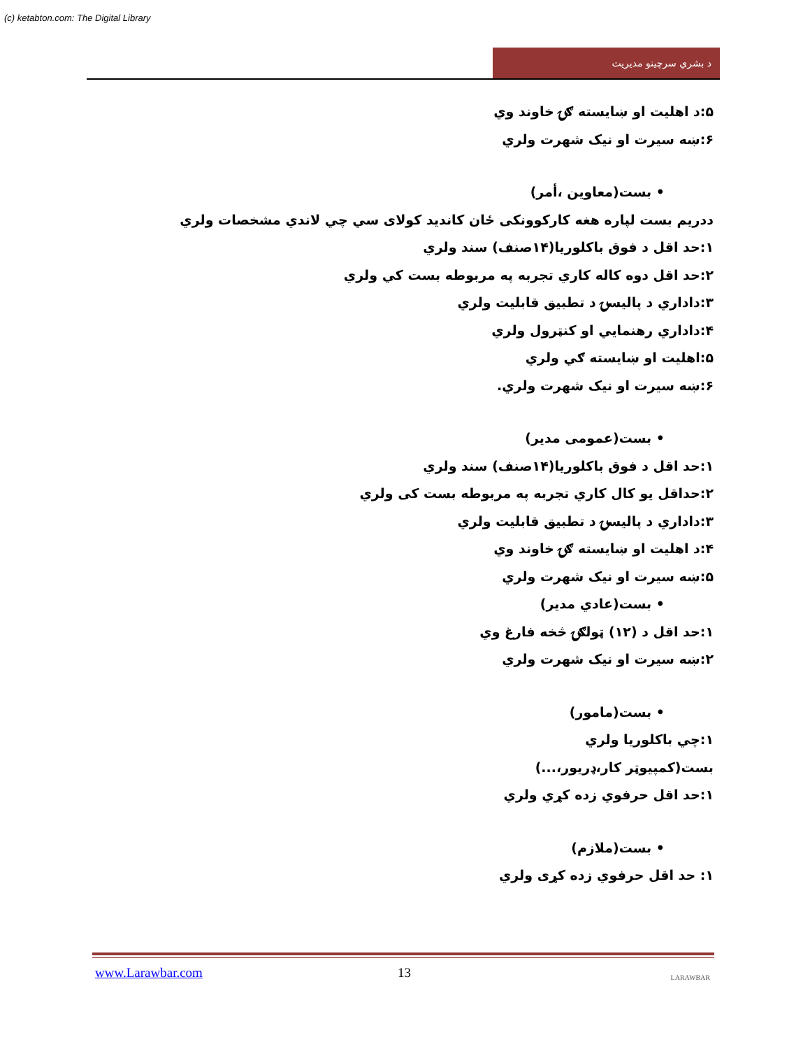(c) ketabton.com: The Digital Library
د بشري سرچينو مديريت
۵:د اهليت او ښايسته ګۍ خاوند وي
۶:ښه سيرت او نيک شهرت ولري
• بست(معاوين ،أمر)
ددريم بست لپاره هغه کارکوونکی ځان کانديد کولای سي چي لاندي مشخصات ولري
۱:حد اقل د فوق باکلوريا(۱۴صنف) سند ولري
۲:حد اقل دوه کاله کاري تجربه په مربوطه بست کي ولري
۳:داداري د پاليسۍ د تطبيق قابليت ولري
۴:داداري رهنمايي او کنټرول ولري
۵:اهليت او ښايسته ګي ولري
۶:ښه سيرت او نيک شهرت ولري.
• بست(عمومی مدير)
۱:حد اقل د فوق باکلوريا(۱۴صنف) سند ولري
۲:حداقل يو کال کاري تجربه په مربوطه بست کی ولري
۳:داداري د پاليسۍ د تطبيق قابليت ولري
۴:د اهليت او ښايسته ګۍ خاوند وي
۵:ښه سيرت او نيک شهرت ولري
• بست(عادي مدير)
۱:حد اقل د (۱۲) ټولګۍ څخه فارغ وي
۲:ښه سيرت او نيک شهرت ولري
• بست(مامور)
۱:چي باکلوريا ولري
بست(کمپيوټر کار،ډريور،...)
۱:حد اقل حرفوي زده کړي ولري
• بست(ملازم)
۱: حد اقل حرفوي زده کړی ولري
www.Larawbar.com 13 LARAWBAR